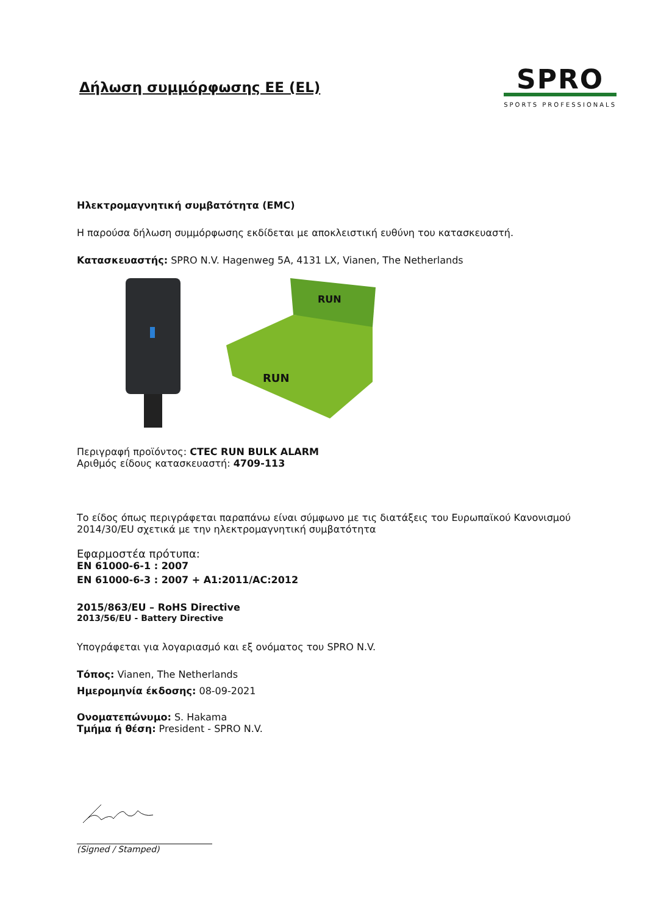Δήλωση συμμόρφωσης ΕΕ (EL)
SPRO
SPORTS PROFESSIONALS
Ηλεκτρομαγνητική συμβατότητα (EMC)
Η παρούσα δήλωση συμμόρφωσης εκδίδεται με αποκλειστική ευθύνη του κατασκευαστή.
Κατασκευαστής: SPRO N.V. Hagenweg 5A, 4131 LX, Vianen, The Netherlands
RUN
RUN
Περιγραφή προϊόντος: CTEC RUN BULK ALARM
Αριθμός είδους κατασκευαστή: 4709-113
Το είδος όπως περιγράφεται παραπάνω είναι σύμφωνο με τις διατάξεις του Ευρωπαϊκού Κανονισμού 2014/30/EU σχετικά με την ηλεκτρομαγνητική συμβατότητα
Εφαρμοστέα πρότυπα:
EN 61000-6-1 : 2007
EN 61000-6-3 : 2007 + A1:2011/AC:2012
2015/863/EU – RoHS Directive
2013/56/EU - Battery Directive
Υπογράφεται για λογαριασμό και εξ ονόματος του SPRO N.V.
Τόπος: Vianen, The Netherlands
Ημερομηνία έκδοσης: 08-09-2021
Ονοματεπώνυμο: S. Hakama
Τμήμα ή θέση: President - SPRO N.V.
(Signed / Stamped)